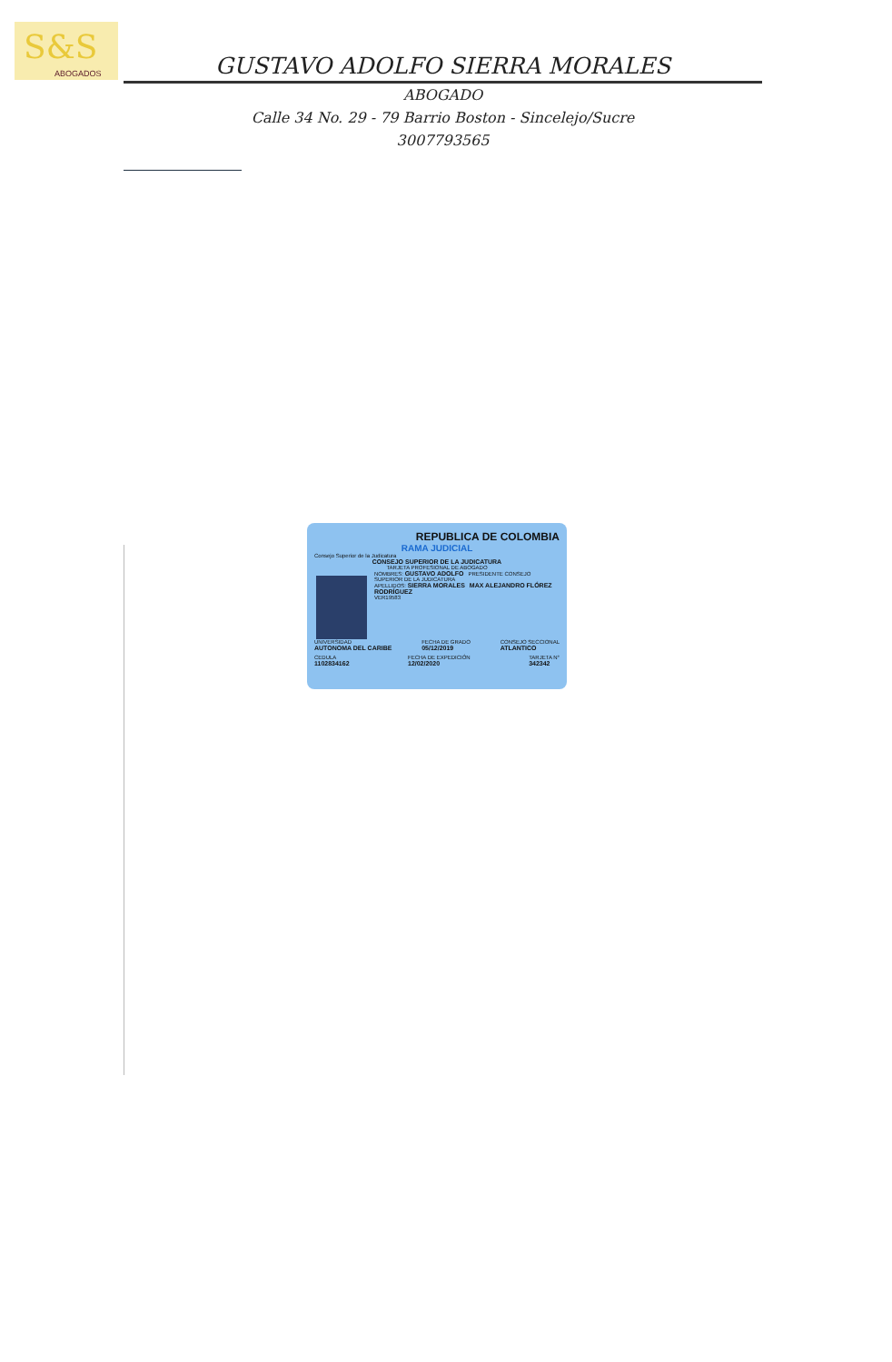S&S
ABOGADOS
GUSTAVO ADOLFO SIERRA MORALES
ABOGADO
Calle 34 No. 29 - 79 Barrio Boston - Sincelejo/Sucre
3007793565
REPUBLICA DE COLOMBIA
RAMA JUDICIAL
Consejo Superior de la Judicatura
CONSEJO SUPERIOR DE LA JUDICATURA
TARJETA PROFESIONAL DE ABOGADO
NOMBRES: GUSTAVO ADOLFO PRESIDENTE CONSEJO SUPERIOR DE LA JUDICATURA
APELLIDOS: SIERRA MORALES MAX ALEJANDRO FLÓREZ RODRÍGUEZ
VER19583
UNIVERSIDAD
AUTONOMA DEL CARIBE FECHA DE GRADO
05/12/2019 CONSEJO SECCIONAL
ATLANTICO
CEDULA
1102834162 FECHA DE EXPEDICIÓN
12/02/2020 TARJETA N°
342342